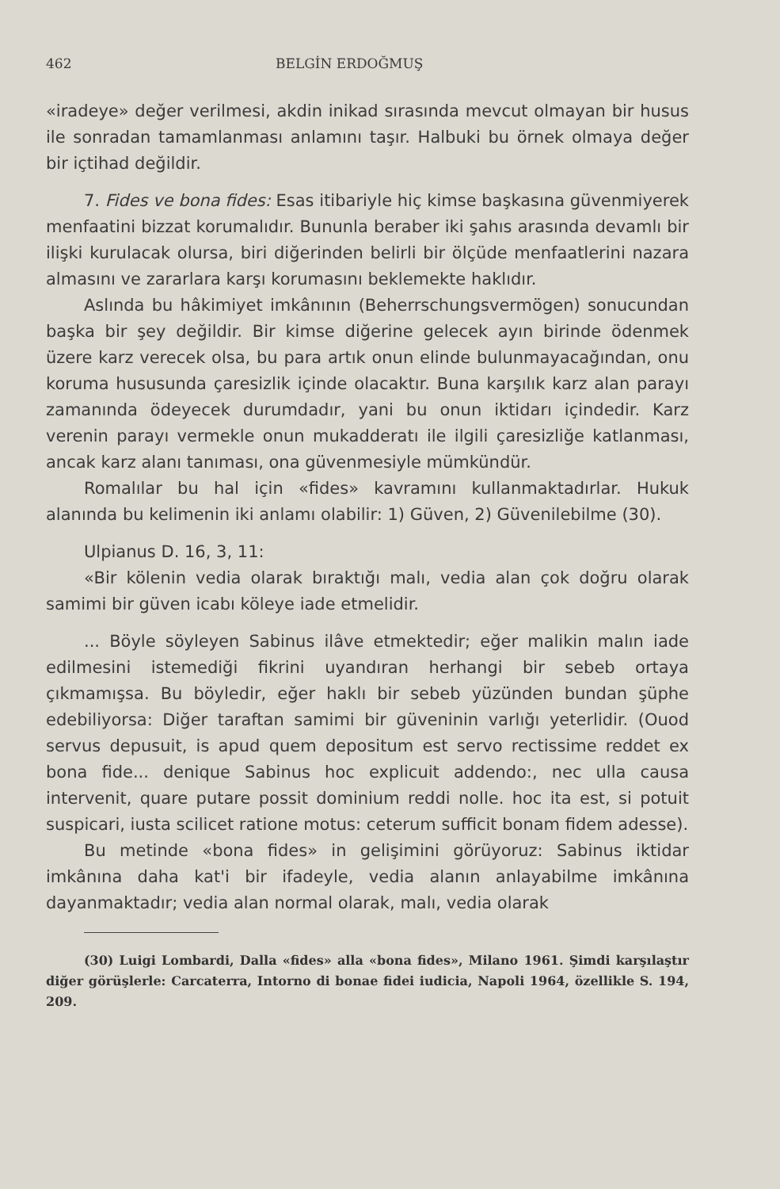462 BELGİN ERDOĞMUŞ
«iradeye» değer verilmesi, akdin inikad sırasında mevcut olmayan bir husus ile sonradan tamamlanması anlamını taşır. Halbuki bu örnek olmaya değer bir içtihad değildir.
7. Fides ve bona fides: Esas itibariyle hiç kimse başkasına güvenmiyerek menfaatini bizzat korumalıdır. Bununla beraber iki şahıs arasında devamlı bir ilişki kurulacak olursa, biri diğerinden belirli bir ölçüde menfaatlerini nazara almasını ve zararlara karşı korumasını beklemekte haklıdır.
Aslında bu hâkimiyet imkânının (Beherrschungsvermögen) sonucundan başka bir şey değildir. Bir kimse diğerine gelecek ayın birinde ödenmek üzere karz verecek olsa, bu para artık onun elinde bulunmayacağından, onu koruma hususunda çaresizlik içinde olacaktır. Buna karşılık karz alan parayı zamanında ödeyecek durumdadır, yani bu onun iktidarı içindedir. Karz verenin parayı vermekle onun mukadderatı ile ilgili çaresizliğe katlanması, ancak karz alanı tanıması, ona güvenmesiyle mümkündür.
Romalılar bu hal için «fides» kavramını kullanmaktadırlar. Hukuk alanında bu kelimenin iki anlamı olabilir: 1) Güven, 2) Güvenilebilme (30).
Ulpianus D. 16, 3, 11:
«Bir kölenin vedia olarak bıraktığı malı, vedia alan çok doğru olarak samimi bir güven icabı köleye iade etmelidir.
... Böyle söyleyen Sabinus ilâve etmektedir; eğer malikin malın iade edilmesini istemediği fikrini uyandıran herhangi bir sebeb ortaya çıkmamışsa. Bu böyledir, eğer haklı bir sebeb yüzünden bundan şüphe edebiliyorsa: Diğer taraftan samimi bir güveninin varlığı yeterlidir. (Ouod servus depusuit, is apud quem depositum est servo rectissime reddet ex bona fide... denique Sabinus hoc explicuit addendo:, nec ulla causa intervenit, quare putare possit dominium reddi nolle. hoc ita est, si potuit suspicari, iusta scilicet ratione motus: ceterum sufficit bonam fidem adesse).
Bu metinde «bona fides» in gelişimini görüyoruz: Sabinus iktidar imkânına daha kat'i bir ifadeyle, vedia alanın anlayabilme imkânına dayanmaktadır; vedia alan normal olarak, malı, vedia olarak
(30) Luigi Lombardi, Dalla «fides» alla «bona fides», Milano 1961. Şimdi karşılaştır diğer görüşlerle: Carcaterra, Intorno di bonae fidei iudicia, Napoli 1964, özellikle S. 194, 209.